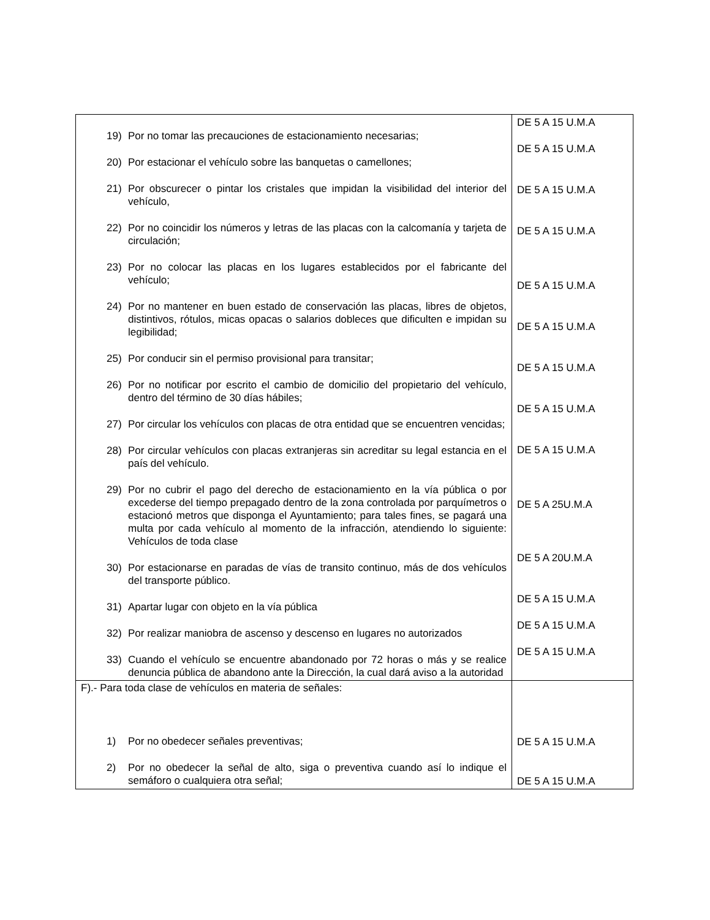| 19) Por no tomar las precauciones de estacionamiento necesarias; 20) Por estacionar el vehículo sobre las banquetas o camellones; 21) Por obscurecer o pintar los cristales que impidan la visibilidad del interior del vehículo, 22) Por no coincidir los números y letras de las placas con la calcomanía y tarjeta de circulación; 23) Por no colocar las placas en los lugares establecidos por el fabricante del vehículo; 24) Por no mantener en buen estado de conservación las placas, libres de objetos, distintivos, rótulos, micas opacas o salarios dobleces que dificulten e impidan su legibilidad; 25) Por conducir sin el permiso provisional para transitar; 26) Por no notificar por escrito el cambio de domicilio del propietario del vehículo, dentro del término de 30 días hábiles; 27) Por circular los vehículos con placas de otra entidad que se encuentren vencidas; 28) Por circular vehículos con placas extranjeras sin acreditar su legal estancia en el país del vehículo. 29) Por no cubrir el pago del derecho de estacionamiento en la vía pública o por excederse del tiempo prepagado dentro de la zona controlada por parquímetros o estacionó metros que disponga el Ayuntamiento; para tales fines, se pagará una multa por cada vehículo al momento de la infracción, atendiendo lo siguiente: Vehículos de toda clase 30) Por estacionarse en paradas de vías de transito continuo, más de dos vehículos del transporte público. 31) Apartar lugar con objeto en la vía pública 32) Por realizar maniobra de ascenso y descenso en lugares no autorizados 33) Cuando el vehículo se encuentre abandonado por 72 horas o más y se realice denuncia pública de abandono ante la Dirección, la cual dará aviso a la autoridad | DE 5 A 15 U.M.A DE 5 A 15 U.M.A DE 5 A 15 U.M.A DE 5 A 15 U.M.A DE 5 A 15 U.M.A DE 5 A 15 U.M.A DE 5 A 15 U.M.A DE 5 A 15 U.M.A DE 5 A 15 U.M.A DE 5 A 25U.M.A DE 5 A 20U.M.A DE 5 A 15 U.M.A DE 5 A 15 U.M.A DE 5 A 15 U.M.A |
| F).- Para toda clase de vehículos en materia de señales: 1) Por no obedecer señales preventivas; 2) Por no obedecer la señal de alto, siga o preventiva cuando así lo indique el semáforo o cualquiera otra señal; | DE 5 A 15 U.M.A DE 5 A 15 U.M.A |